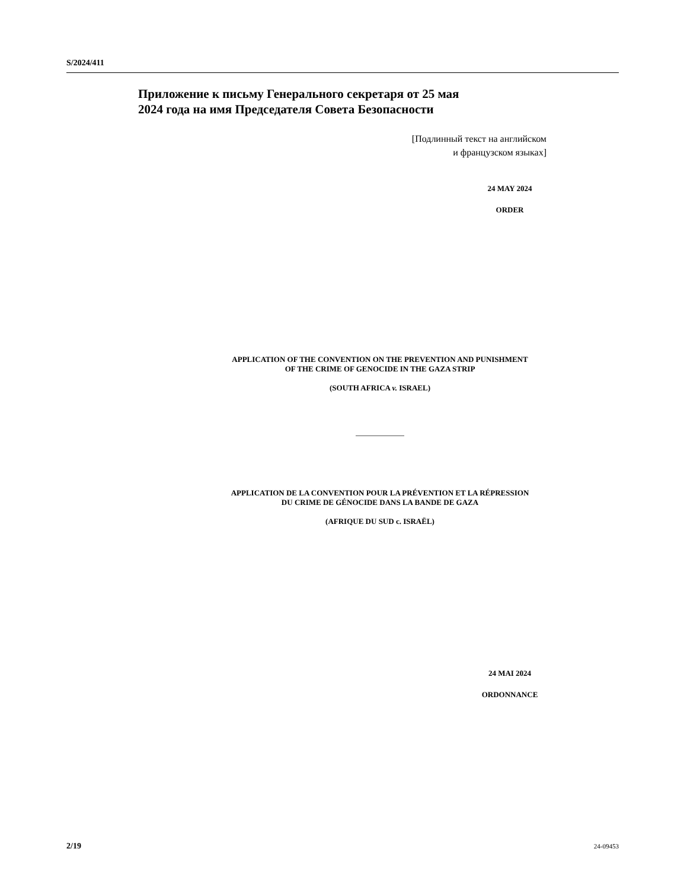S/2024/411
Приложение к письму Генерального секретаря от 25 мая
2024 года на имя Председателя Совета Безопасности
[Подлинный текст на английском
и французском языках]
24 MAY 2024
ORDER
APPLICATION OF THE CONVENTION ON THE PREVENTION AND PUNISHMENT
OF THE CRIME OF GENOCIDE IN THE GAZA STRIP
(SOUTH AFRICA v. ISRAEL)
APPLICATION DE LA CONVENTION POUR LA PRÉVENTION ET LA RÉPRESSION
DU CRIME DE GÉNOCIDE DANS LA BANDE DE GAZA
(AFRIQUE DU SUD c. ISRAËL)
24 MAI 2024
ORDONNANCE
2/19 24-09453